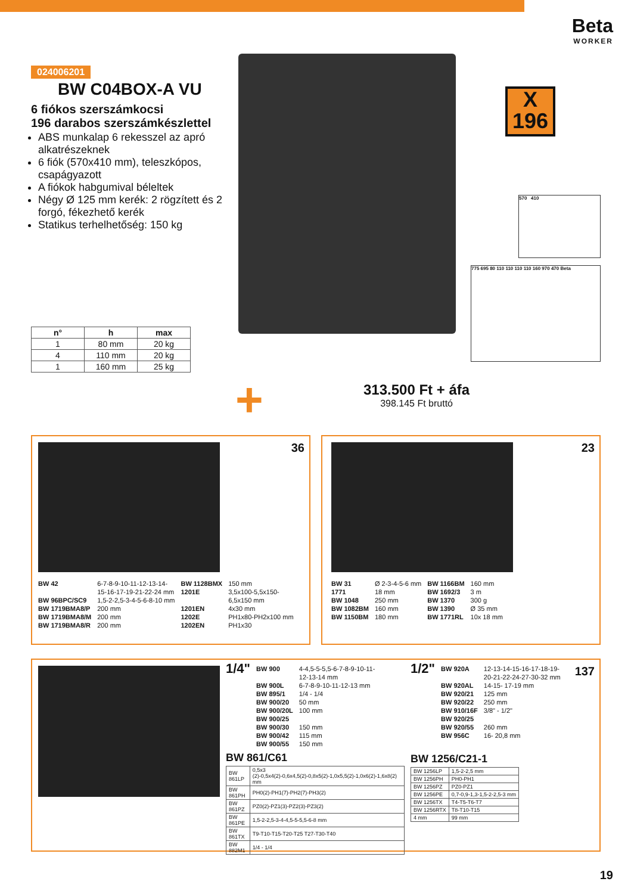Beta
WORKER
024006201
BW C04BOX-A VU
6 fiókos szerszámkocsi
196 darabos szerszámkészlettel
ABS munkalap 6 rekesszel az apró alkatrészeknek
6 fiók (570x410 mm), teleszkópos, csapágyazott
A fiókok habgumival béleltek
Négy Ø 125 mm kerék: 2 rögzített és 2 forgó, fékezhető kerék
Statikus terhelhetőség: 150 kg
X
196
570 410
775 695 80 110 110 110 110 160 970 470 Beta
| n° | h | max |
| --- | --- | --- |
| 1 | 80 mm | 20 kg |
| 4 | 110 mm | 20 kg |
| 1 | 160 mm | 25 kg |
+
313.500 Ft + áfa
398.145 Ft bruttó
36
BW 42
BW 96BPC/SC9
BW 1719BMA8/P
BW 1719BMA8/M
BW 1719BMA8/R
6-7-8-9-10-11-12-13-14-
15-16-17-19-21-22-24 mm
1,5-2-2,5-3-4-5-6-8-10 mm
200 mm
200 mm
200 mm
BW 1128BMX
1201E
1201EN
1202E
1202EN
150 mm
3,5x100-5,5x150-
6,5x150 mm
4x30 mm
PH1x80-PH2x100 mm
PH1x30
23
BW 31
1771
BW 1048
BW 1082BM
BW 1150BM
Ø 2-3-4-5-6 mm
18 mm
250 mm
160 mm
180 mm
BW 1166BM
BW 1692/3
BW 1370
BW 1390
BW 1771RL
160 mm
3 m
300 g
Ø 35 mm
10x 18 mm
137
1/4"
BW 900
BW 900L
BW 895/1
BW 900/20
BW 900/20L
BW 900/25
BW 900/30
BW 900/42
BW 900/55
4-4,5-5-5,5-6-7-8-9-10-11-
12-13-14 mm
6-7-8-9-10-11-12-13 mm
1/4 - 1/4
50 mm
100 mm
150 mm
115 mm
150 mm
BW 861/C61
| BW 861LP | 0,5x3 (2)-0,5x4(2)-0,6x4,5(2)-0,8x5(2)-1,0x5,5(2)-1,0x6(2)-1,6x8(2) mm |
| BW 861PH | PH0(2)-PH1(7)-PH2(7)-PH3(2) |
| BW 861PZ | PZ0(2)-PZ1(3)-PZ2(3)-PZ3(2) |
| BW 861PE | 1,5-2-2,5-3-4-4,5-5-5,5-6-8 mm |
| BW 861TX | T9-T10-T15-T20-T25 T27-T30-T40 |
| BW 882M1 | 1/4 - 1/4 |
1/2"
BW 920A
BW 920AL
BW 920/21
BW 920/22
BW 910/16F
BW 920/25
BW 920/55
BW 956C
12-13-14-15-16-17-18-19-
20-21-22-24-27-30-32 mm
14-15- 17-19 mm
125 mm
250 mm
3/8" - 1/2"
260 mm
16- 20,8 mm
BW 1256/C21-1
| BW 1256LP | 1,5-2-2,5 mm |
| BW 1256PH | PH0-PH1 |
| BW 1256PZ | PZ0-PZ1 |
| BW 1256PE | 0,7-0,9-1,3-1,5-2-2,5-3 mm |
| BW 1256TX | T4-T5-T6-T7 |
| BW 1256RTX | T8-T10-T15 |
| 4 mm | 99 mm |
19